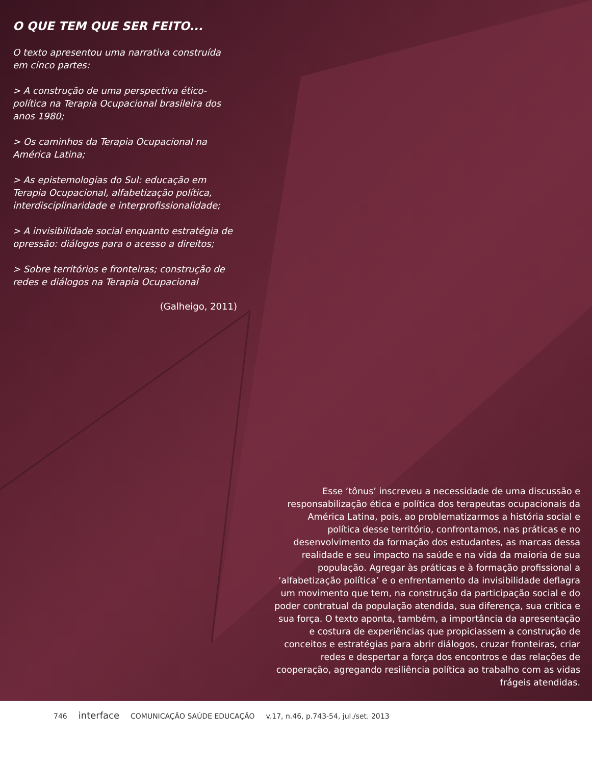O QUE TEM QUE SER FEITO...
O texto apresentou uma narrativa construída em cinco partes:
> A construção de uma perspectiva ético-política na Terapia Ocupacional brasileira dos anos 1980;
> Os caminhos da Terapia Ocupacional na América Latina;
> As epistemologias do Sul: educação em Terapia Ocupacional, alfabetização política, interdisciplinaridade e interprofissionalidade;
> A invisibilidade social enquanto estratégia de opressão: diálogos para o acesso a direitos;
> Sobre territórios e fronteiras; construção de redes e diálogos na Terapia Ocupacional
(Galheigo, 2011)
Esse ‘tônus’ inscreveu a necessidade de uma discussão e responsabilização ética e política dos terapeutas ocupacionais da América Latina, pois, ao problematizarmos a história social e política desse território, confrontamos, nas práticas e no desenvolvimento da formação dos estudantes, as marcas dessa realidade e seu impacto na saúde e na vida da maioria de sua população. Agregar às práticas e à formação profissional a ‘alfabetização política’ e o enfrentamento da invisibilidade deflagra um movimento que tem, na construção da participação social e do poder contratual da população atendida, sua diferença, sua crítica e sua força. O texto aponta, também, a importância da apresentação e costura de experiências que propiciassem a construção de conceitos e estratégias para abrir diálogos, cruzar fronteiras, criar redes e despertar a força dos encontros e das relações de cooperação, agregando resiliência política ao trabalho com as vidas frágeis atendidas.
746 interface COMUNICAÇÃO SAÚDE EDUCAÇÃO v.17, n.46, p.743-54, jul./set. 2013